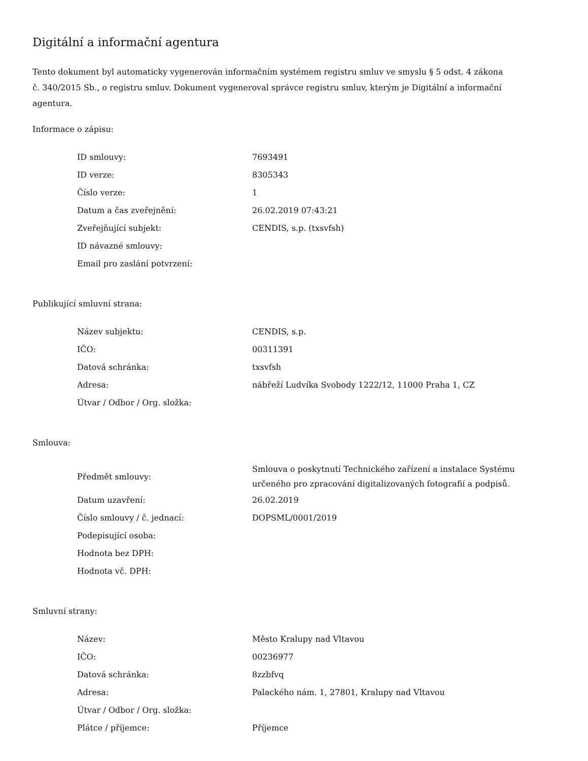Digitální a informační agentura
Tento dokument byl automaticky vygenerován informačním systémem registru smluv ve smyslu § 5 odst. 4 zákona
č. 340/2015 Sb., o registru smluv. Dokument vygeneroval správce registru smluv, kterým je Digitální a informační agentura.
Informace o zápisu:
| ID smlouvy: | 7693491 |
| ID verze: | 8305343 |
| Číslo verze: | 1 |
| Datum a čas zveřejnění: | 26.02.2019 07:43:21 |
| Zveřejňující subjekt: | CENDIS, s.p. (txsvfsh) |
| ID návazné smlouvy: | |
| Email pro zaslání potvrzení: | |
Publikující smluvní strana:
| Název subjektu: | CENDIS, s.p. |
| IČO: | 00311391 |
| Datová schránka: | txsvfsh |
| Adresa: | nábřeží Ludvíka Svobody 1222/12, 11000 Praha 1, CZ |
| Útvar / Odbor / Org. složka: | |
Smlouva:
| Předmět smlouvy: | Smlouva o poskytnutí Technického zařízení a instalace Systému určeného pro zpracování digitalizovaných fotografií a podpisů. |
| Datum uzavření: | 26.02.2019 |
| Číslo smlouvy / č. jednací: | DOPSML/0001/2019 |
| Podepisující osoba: | |
| Hodnota bez DPH: | |
| Hodnota vč. DPH: | |
Smluvní strany:
| Název: | Město Kralupy nad Vltavou |
| IČO: | 00236977 |
| Datová schránka: | 8zzbfvq |
| Adresa: | Palackého nám. 1, 27801, Kralupy nad Vltavou |
| Útvar / Odbor / Org. složka: | |
| Plátce / příjemce: | Příjemce |